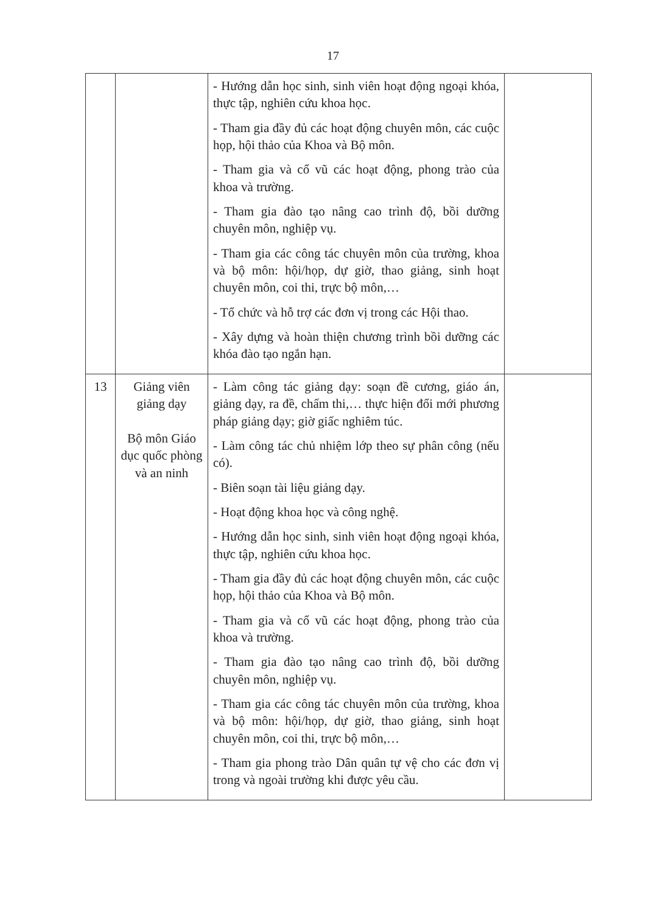17
| | | - Hướng dẫn học sinh, sinh viên hoạt động ngoại khóa, thực tập, nghiên cứu khoa học. - Tham gia đầy đủ các hoạt động chuyên môn, các cuộc họp, hội thảo của Khoa và Bộ môn. - Tham gia và cổ vũ các hoạt động, phong trào của khoa và trường. - Tham gia đào tạo nâng cao trình độ, bồi dưỡng chuyên môn, nghiệp vụ. - Tham gia các công tác chuyên môn của trường, khoa và bộ môn: hội/họp, dự giờ, thao giảng, sinh hoạt chuyên môn, coi thi, trực bộ môn,… - Tổ chức và hỗ trợ các đơn vị trong các Hội thao. - Xây dựng và hoàn thiện chương trình bồi dưỡng các khóa đào tạo ngắn hạn. | |
| 13 | Giảng viên giảng dạy Bộ môn Giáo dục quốc phòng và an ninh | - Làm công tác giảng dạy: soạn đề cương, giáo án, giảng dạy, ra đề, chấm thi,… thực hiện đổi mới phương pháp giảng dạy; giờ giấc nghiêm túc. - Làm công tác chủ nhiệm lớp theo sự phân công (nếu có). - Biên soạn tài liệu giảng dạy. - Hoạt động khoa học và công nghệ. - Hướng dẫn học sinh, sinh viên hoạt động ngoại khóa, thực tập, nghiên cứu khoa học. - Tham gia đầy đủ các hoạt động chuyên môn, các cuộc họp, hội thảo của Khoa và Bộ môn. - Tham gia và cổ vũ các hoạt động, phong trào của khoa và trường. - Tham gia đào tạo nâng cao trình độ, bồi dưỡng chuyên môn, nghiệp vụ. - Tham gia các công tác chuyên môn của trường, khoa và bộ môn: hội/họp, dự giờ, thao giảng, sinh hoạt chuyên môn, coi thi, trực bộ môn,… - Tham gia phong trào Dân quân tự vệ cho các đơn vị trong và ngoài trường khi được yêu cầu. | |